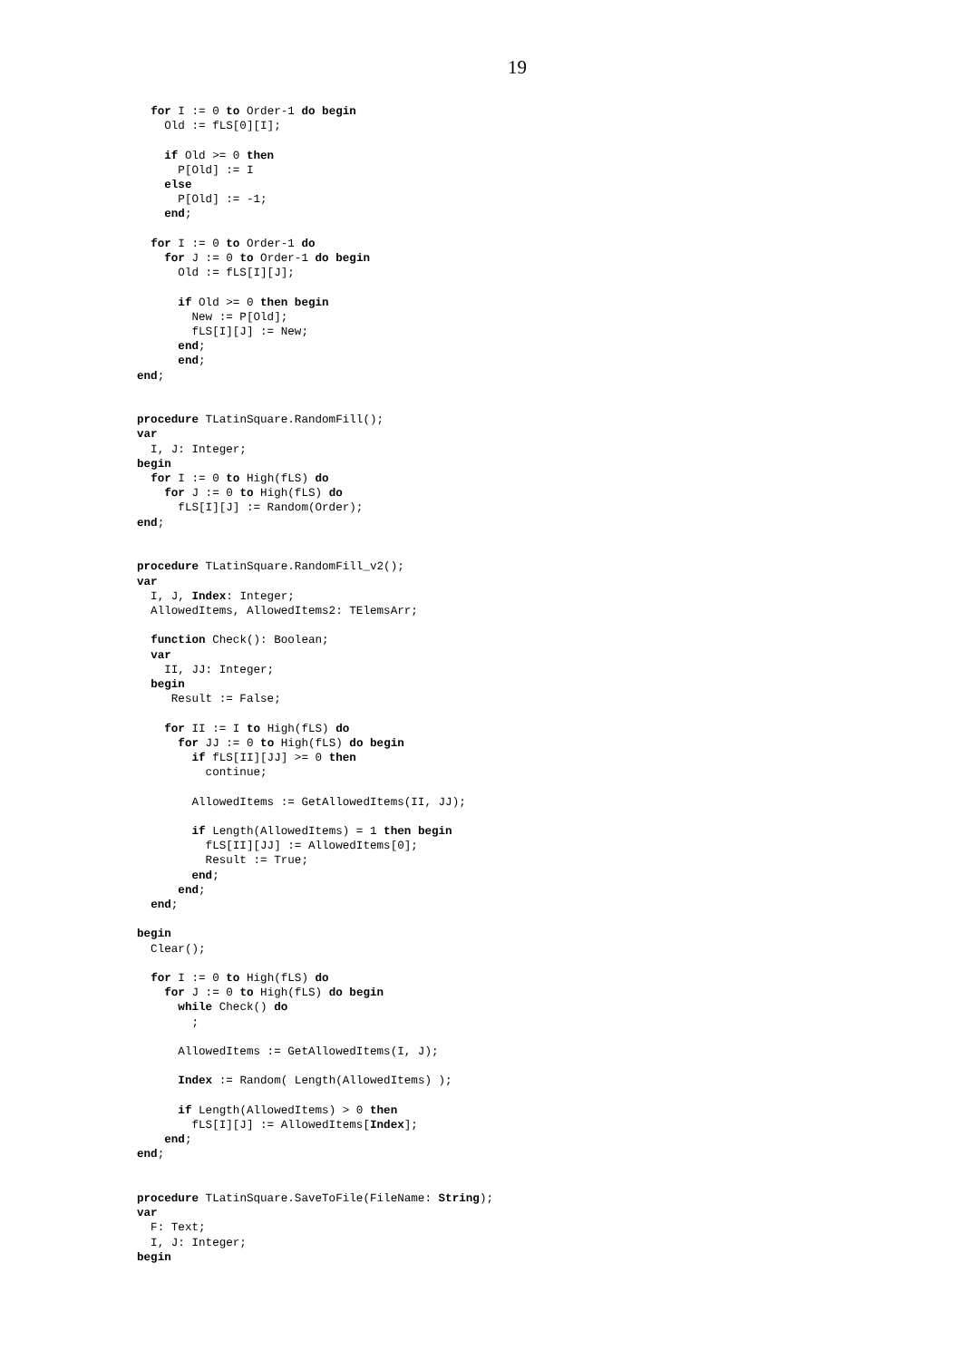19
  for I := 0 to Order-1 do begin
    Old := fLS[0][I];

    if Old >= 0 then
      P[Old] := I
    else
      P[Old] := -1;
    end;

  for I := 0 to Order-1 do
    for J := 0 to Order-1 do begin
      Old := fLS[I][J];

      if Old >= 0 then begin
        New := P[Old];
        fLS[I][J] := New;
      end;
      end;
end;


procedure TLatinSquare.RandomFill();
var
  I, J: Integer;
begin
  for I := 0 to High(fLS) do
    for J := 0 to High(fLS) do
      fLS[I][J] := Random(Order);
end;


procedure TLatinSquare.RandomFill_v2();
var
  I, J, Index: Integer;
  AllowedItems, AllowedItems2: TElemsArr;

  function Check(): Boolean;
  var
    II, JJ: Integer;
  begin
     Result := False;

    for II := I to High(fLS) do
      for JJ := 0 to High(fLS) do begin
        if fLS[II][JJ] >= 0 then
          continue;

        AllowedItems := GetAllowedItems(II, JJ);

        if Length(AllowedItems) = 1 then begin
          fLS[II][JJ] := AllowedItems[0];
          Result := True;
        end;
      end;
  end;

begin
  Clear();

  for I := 0 to High(fLS) do
    for J := 0 to High(fLS) do begin
      while Check() do
        ;

      AllowedItems := GetAllowedItems(I, J);

      Index := Random( Length(AllowedItems) );

      if Length(AllowedItems) > 0 then
        fLS[I][J] := AllowedItems[Index];
    end;
end;


procedure TLatinSquare.SaveToFile(FileName: String);
var
  F: Text;
  I, J: Integer;
begin